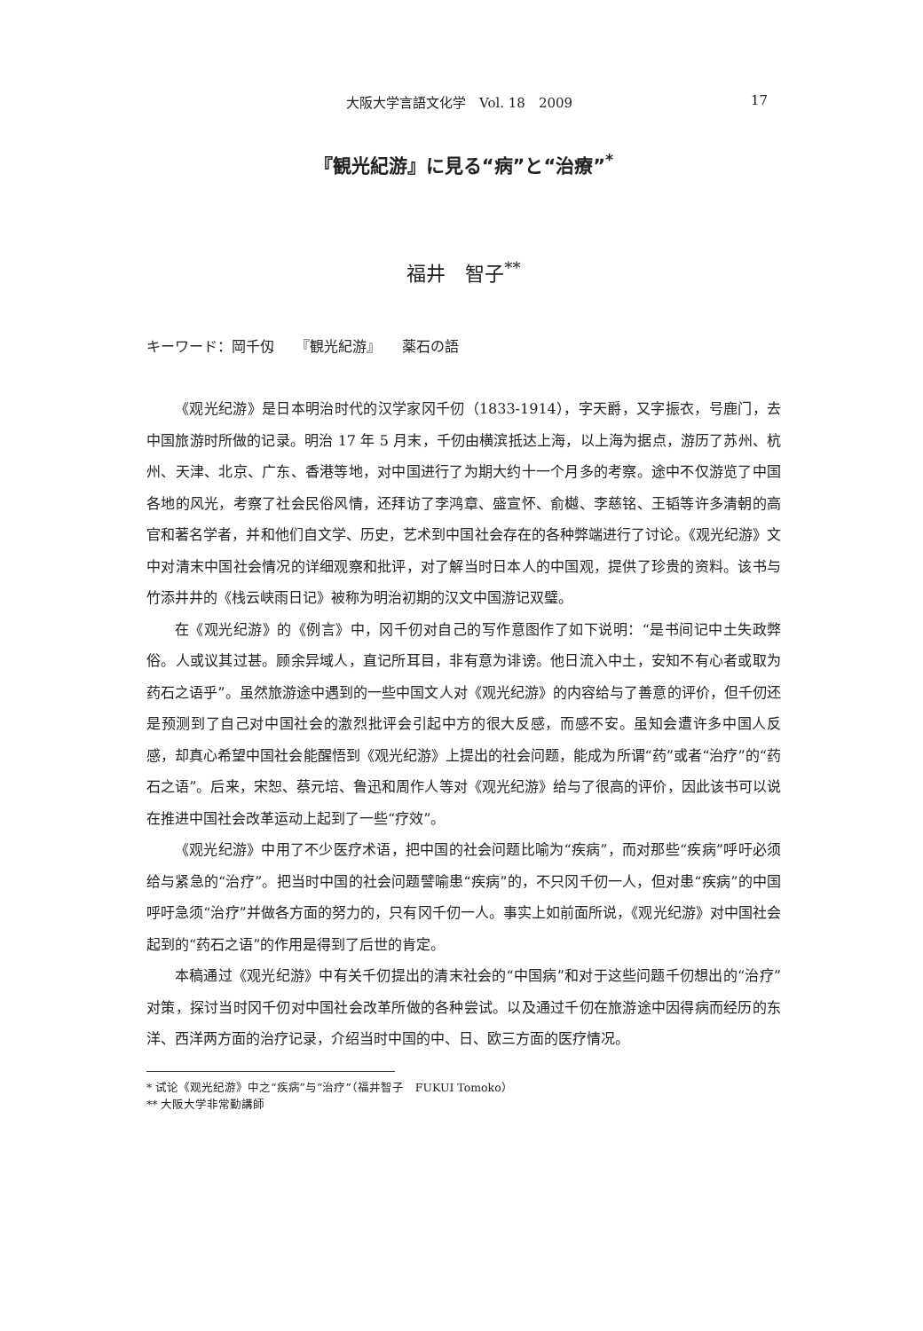大阪大学言語文化学　Vol. 18　2009 17
『観光紀游』に見る“病”と“治療”<sup>*</sup>
福井　智子<sup>**</sup>
キーワード：岡千仭　　『観光紀游』　　薬石の語
《观光纪游》是日本明治时代的汉学家冈千仞（1833-1914），字天爵，又字振衣，号鹿门，去中国旅游时所做的记录。明治 17 年 5 月末，千仞由横滨抵达上海，以上海为据点，游历了苏州、杭州、天津、北京、广东、香港等地，对中国进行了为期大约十一个月多的考察。途中不仅游览了中国各地的风光，考察了社会民俗风情，还拜访了李鸿章、盛宣怀、俞樾、李慈铭、王韬等许多清朝的高官和著名学者，并和他们自文学、历史，艺术到中国社会存在的各种弊端进行了讨论。《观光纪游》文中对清末中国社会情况的详细观察和批评，对了解当时日本人的中国观，提供了珍贵的资料。该书与竹添井井的《栈云峡雨日记》被称为明治初期的汉文中国游记双璧。
在《观光纪游》的《例言》中，冈千仞对自己的写作意图作了如下说明：“是书间记中土失政弊俗。人或议其过甚。顾余异域人，直记所耳目，非有意为诽谤。他日流入中土，安知不有心者或取为药石之语乎”。虽然旅游途中遇到的一些中国文人对《观光纪游》的内容给与了善意的评价，但千仞还是预测到了自己对中国社会的激烈批评会引起中方的很大反感，而感不安。虽知会遭许多中国人反感，却真心希望中国社会能醒悟到《观光纪游》上提出的社会问题，能成为所谓“药”或者“治疗”的“药石之语”。后来，宋恕、蔡元培、鲁迅和周作人等对《观光纪游》给与了很高的评价，因此该书可以说在推进中国社会改革运动上起到了一些“疗效”。
《观光纪游》中用了不少医疗术语，把中国的社会问题比喻为“疾病”，而对那些“疾病”呼吁必须给与紧急的“治疗”。把当时中国的社会问题譬喻患“疾病”的，不只冈千仞一人，但对患“疾病”的中国呼吁急须“治疗”并做各方面的努力的，只有冈千仞一人。事实上如前面所说，《观光纪游》对中国社会起到的“药石之语”的作用是得到了后世的肯定。
本稿通过《观光纪游》中有关千仞提出的清末社会的“中国病”和对于这些问题千仞想出的“治疗”对策，探讨当时冈千仞对中国社会改革所做的各种尝试。以及通过千仞在旅游途中因得病而经历的东洋、西洋两方面的治疗记录，介绍当时中国的中、日、欧三方面的医疗情况。
* 试论《观光纪游》中之“疾病”与“治疗”（福井智子　FUKUI Tomoko）
** 大阪大学非常勤講師